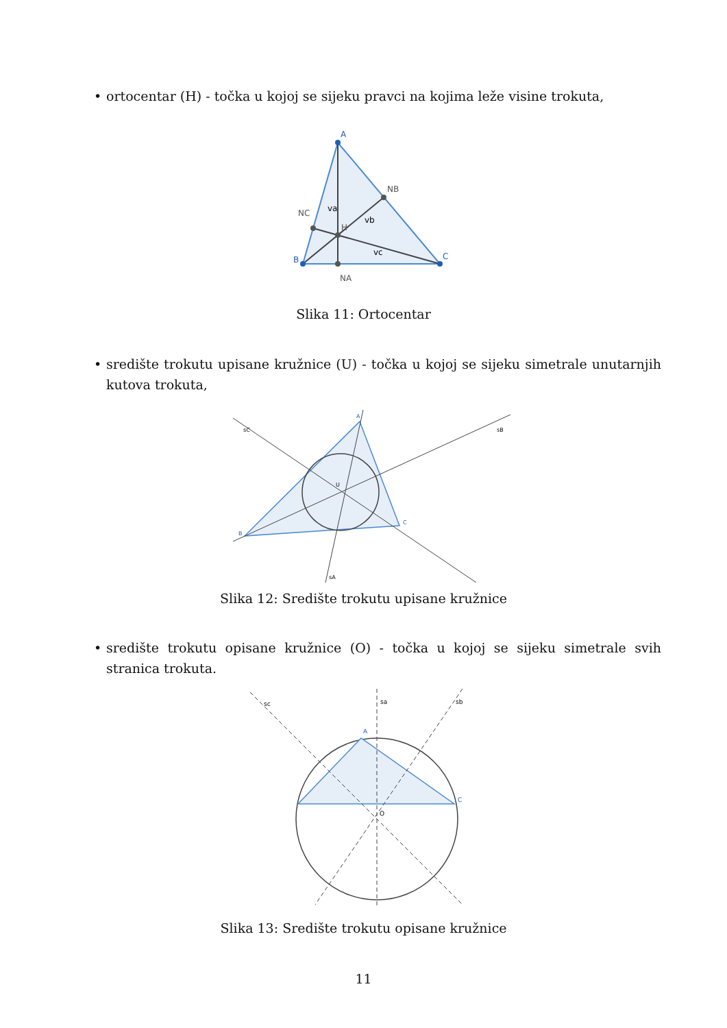• ortocentar (H) - točka u kojoj se sijeku pravci na kojima leže visine trokuta,
A
B
C
NB
NC
NA
H
va
vb
vc
Slika 11: Ortocentar
• središte trokutu upisane kružnice (U) - točka u kojoj se sijeku simetrale unutarnjih kutova trokuta,
A
B
C
U
sC
sB
sA
Slika 12: Središte trokutu upisane kružnice
• središte trokutu opisane kružnice (O) - točka u kojoj se sijeku simetrale svih stranica trokuta.
A
C
sa
sc
sb
O
Slika 13: Središte trokutu opisane kružnice
11